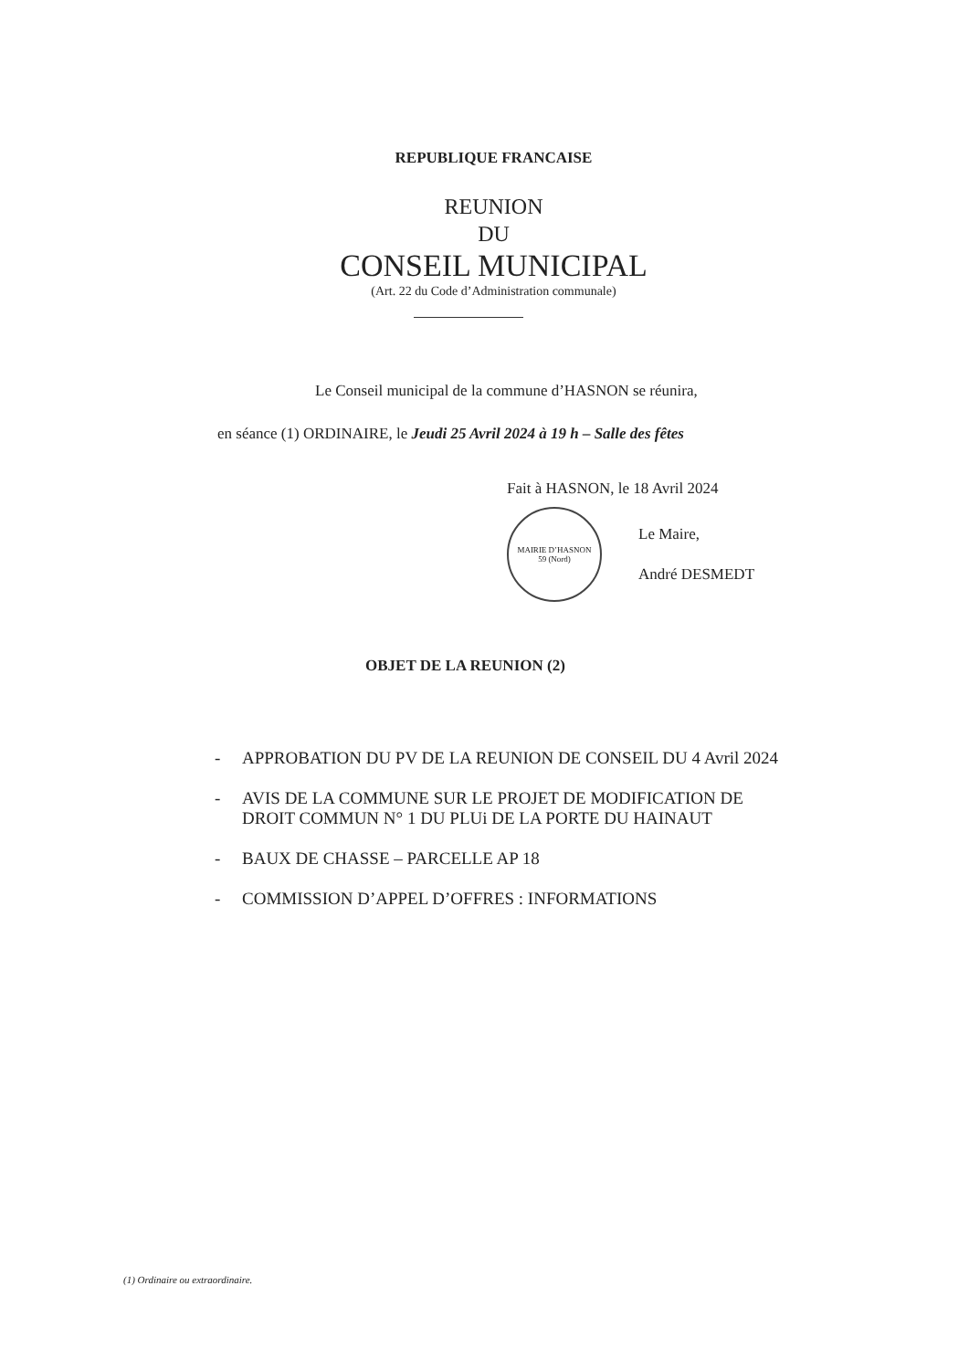REPUBLIQUE FRANCAISE
REUNION
DU
CONSEIL MUNICIPAL
(Art. 22 du Code d’Administration communale)
Le Conseil municipal de la commune d’HASNON se réunira,
en séance (1) ORDINAIRE, le Jeudi 25 Avril 2024 à 19 h – Salle des fêtes
Fait à HASNON, le 18 Avril 2024
MAIRIE D’HASNON
59 (Nord)
Le Maire,
André DESMEDT
OBJET DE LA REUNION (2)
- APPROBATION DU PV DE LA REUNION DE CONSEIL DU 4 Avril 2024
- AVIS DE LA COMMUNE SUR LE PROJET DE MODIFICATION DE
DROIT COMMUN N° 1 DU PLUi DE LA PORTE DU HAINAUT
- BAUX DE CHASSE – PARCELLE AP 18
- COMMISSION D’APPEL D’OFFRES : INFORMATIONS
(1) Ordinaire ou extraordinaire.